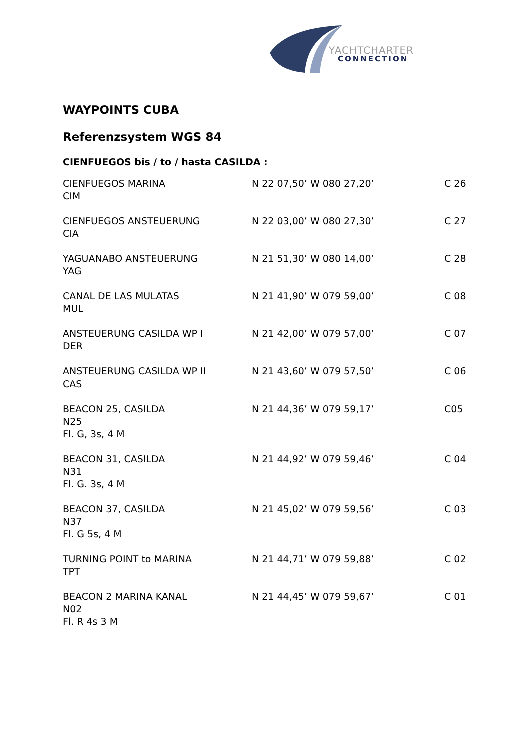YACHTCHARTER
CONNECTION
WAYPOINTS CUBA
Referenzsystem WGS 84
CIENFUEGOS bis / to / hasta CASILDA :
| CIENFUEGOS MARINA CIM | N 22 07,50’ W 080 27,20’ | C 26 |
| CIENFUEGOS ANSTEUERUNG CIA | N 22 03,00’ W 080 27,30’ | C 27 |
| YAGUANABO ANSTEUERUNG YAG | N 21 51,30’ W 080 14,00’ | C 28 |
| CANAL DE LAS MULATAS MUL | N 21 41,90’ W 079 59,00’ | C 08 |
| ANSTEUERUNG CASILDA WP I DER | N 21 42,00’ W 079 57,00’ | C 07 |
| ANSTEUERUNG CASILDA WP II CAS | N 21 43,60’ W 079 57,50’ | C 06 |
| BEACON 25, CASILDA N25 Fl. G, 3s, 4 M | N 21 44,36’ W 079 59,17’ | C05 |
| BEACON 31, CASILDA N31 Fl. G. 3s, 4 M | N 21 44,92’ W 079 59,46’ | C 04 |
| BEACON 37, CASILDA N37 Fl. G 5s, 4 M | N 21 45,02’ W 079 59,56’ | C 03 |
| TURNING POINT to MARINA TPT | N 21 44,71’ W 079 59,88’ | C 02 |
| BEACON 2 MARINA KANAL N02 Fl. R 4s 3 M | N 21 44,45’ W 079 59,67’ | C 01 |